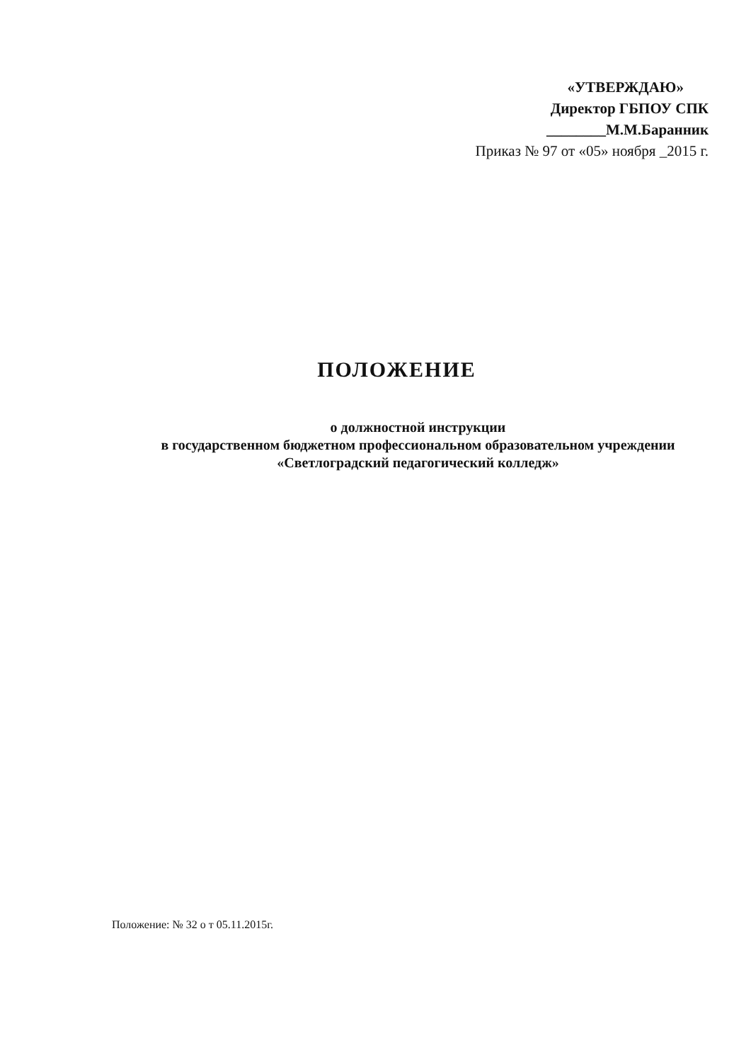«УТВЕРЖДАЮ»
Директор ГБПОУ СПК
________М.М.Баранник
Приказ № 97 от «05» ноября _2015 г.
ПОЛОЖЕНИЕ
о должностной инструкции
в государственном бюджетном профессиональном образовательном учреждении
«Светлоградский педагогический колледж»
Положение: № 32 о т 05.11.2015г.